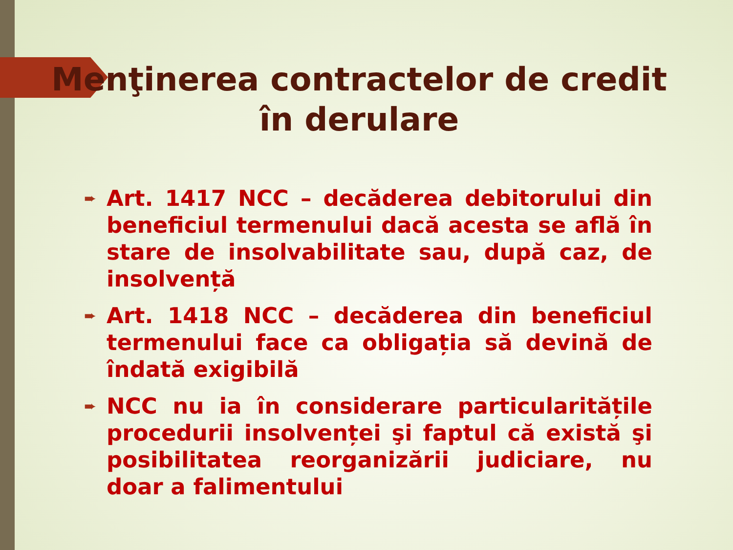Menţinerea contractelor de credit în derulare
➨ Art. 1417 NCC – decăderea debitorului din beneficiul termenului dacă acesta se află în stare de insolvabilitate sau, după caz, de insolvență
➨ Art. 1418 NCC – decăderea din beneficiul termenului face ca obligația să devină de îndată exigibilă
➨ NCC nu ia în considerare particularitățile procedurii insolvenței şi faptul că există şi posibilitatea reorganizării judiciare, nu doar a falimentului